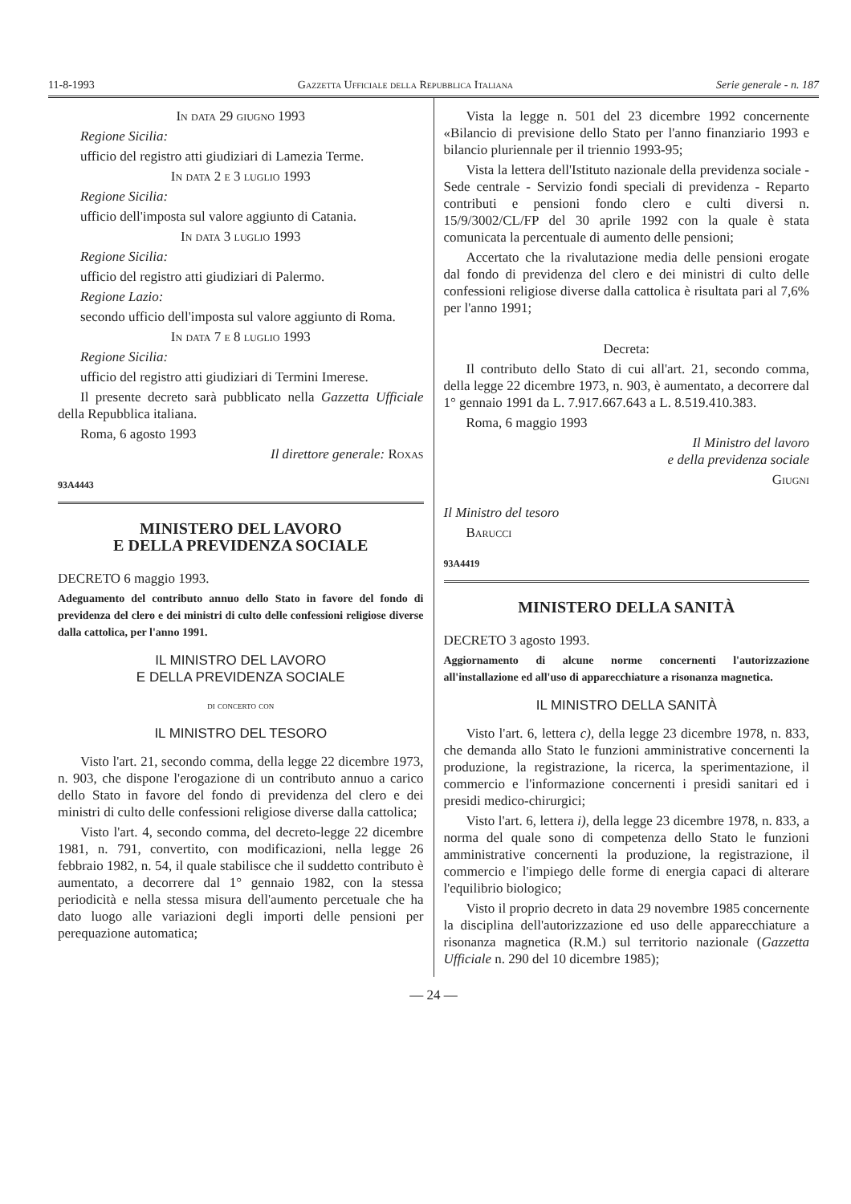11-8-1993 Gazzetta Ufficiale della Repubblica Italiana Serie generale - n. 187
In data 29 giugno 1993
Regione Sicilia:
ufficio del registro atti giudiziari di Lamezia Terme.
In data 2 e 3 luglio 1993
Regione Sicilia:
ufficio dell'imposta sul valore aggiunto di Catania.
In data 3 luglio 1993
Regione Sicilia:
ufficio del registro atti giudiziari di Palermo.
Regione Lazio:
secondo ufficio dell'imposta sul valore aggiunto di Roma.
In data 7 e 8 luglio 1993
Regione Sicilia:
ufficio del registro atti giudiziari di Termini Imerese.
Il presente decreto sarà pubblicato nella Gazzetta Ufficiale della Repubblica italiana.
Roma, 6 agosto 1993
Il direttore generale: Roxas
93A4443
MINISTERO DEL LAVORO
E DELLA PREVIDENZA SOCIALE
DECRETO 6 maggio 1993.
Adeguamento del contributo annuo dello Stato in favore del fondo di previdenza del clero e dei ministri di culto delle confessioni religiose diverse dalla cattolica, per l'anno 1991.
IL MINISTRO DEL LAVORO
E DELLA PREVIDENZA SOCIALE
di concerto con
IL MINISTRO DEL TESORO
Visto l'art. 21, secondo comma, della legge 22 dicembre 1973, n. 903, che dispone l'erogazione di un contributo annuo a carico dello Stato in favore del fondo di previdenza del clero e dei ministri di culto delle confessioni religiose diverse dalla cattolica;
Visto l'art. 4, secondo comma, del decreto-legge 22 dicembre 1981, n. 791, convertito, con modificazioni, nella legge 26 febbraio 1982, n. 54, il quale stabilisce che il suddetto contributo è aumentato, a decorrere dal 1° gennaio 1982, con la stessa periodicità e nella stessa misura dell'aumento percetuale che ha dato luogo alle variazioni degli importi delle pensioni per perequazione automatica;
Vista la legge n. 501 del 23 dicembre 1992 concernente «Bilancio di previsione dello Stato per l'anno finanziario 1993 e bilancio pluriennale per il triennio 1993-95;
Vista la lettera dell'Istituto nazionale della previdenza sociale - Sede centrale - Servizio fondi speciali di previdenza - Reparto contributi e pensioni fondo clero e culti diversi n. 15/9/3002/CL/FP del 30 aprile 1992 con la quale è stata comunicata la percentuale di aumento delle pensioni;
Accertato che la rivalutazione media delle pensioni erogate dal fondo di previdenza del clero e dei ministri di culto delle confessioni religiose diverse dalla cattolica è risultata pari al 7,6% per l'anno 1991;
Decreta:
Il contributo dello Stato di cui all'art. 21, secondo comma, della legge 22 dicembre 1973, n. 903, è aumentato, a decorrere dal 1° gennaio 1991 da L. 7.917.667.643 a L. 8.519.410.383.
Roma, 6 maggio 1993
Il Ministro del lavoro
e della previdenza sociale
Giugni
Il Ministro del tesoro
Barucci
93A4419
MINISTERO DELLA SANITÀ
DECRETO 3 agosto 1993.
Aggiornamento di alcune norme concernenti l'autorizzazione all'installazione ed all'uso di apparecchiature a risonanza magnetica.
IL MINISTRO DELLA SANITÀ
Visto l'art. 6, lettera c), della legge 23 dicembre 1978, n. 833, che demanda allo Stato le funzioni amministrative concernenti la produzione, la registrazione, la ricerca, la sperimentazione, il commercio e l'informazione concernenti i presidi sanitari ed i presidi medico-chirurgici;
Visto l'art. 6, lettera i), della legge 23 dicembre 1978, n. 833, a norma del quale sono di competenza dello Stato le funzioni amministrative concernenti la produzione, la registrazione, il commercio e l'impiego delle forme di energia capaci di alterare l'equilibrio biologico;
Visto il proprio decreto in data 29 novembre 1985 concernente la disciplina dell'autorizzazione ed uso delle apparecchiature a risonanza magnetica (R.M.) sul territorio nazionale (Gazzetta Ufficiale n. 290 del 10 dicembre 1985);
— 24 —